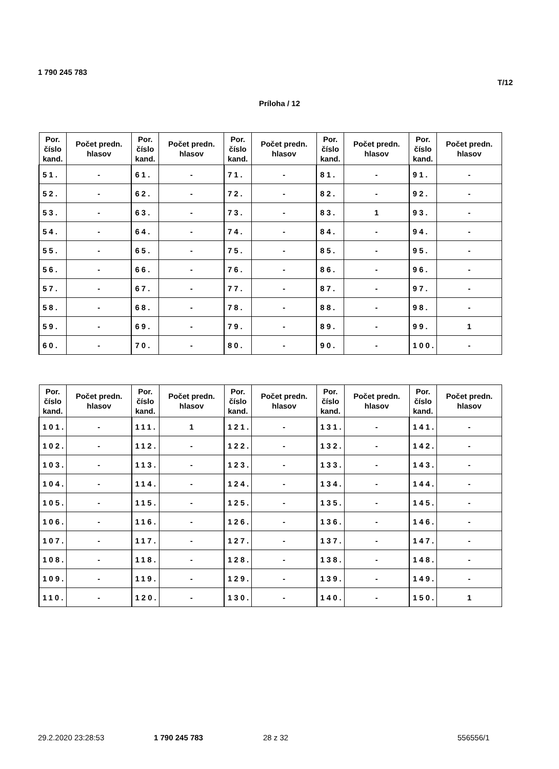1 790 245 783
T/12
Príloha / 12
| Por. číslo kand. | Počet predn. hlasov | Por. číslo kand. | Počet predn. hlasov | Por. číslo kand. | Počet predn. hlasov | Por. číslo kand. | Počet predn. hlasov | Por. číslo kand. | Počet predn. hlasov |
| --- | --- | --- | --- | --- | --- | --- | --- | --- | --- |
| 51. | - | 61. | - | 71. | - | 81. | - | 91. | - |
| 52. | - | 62. | - | 72. | - | 82. | - | 92. | - |
| 53. | - | 63. | - | 73. | - | 83. | 1 | 93. | - |
| 54. | - | 64. | - | 74. | - | 84. | - | 94. | - |
| 55. | - | 65. | - | 75. | - | 85. | - | 95. | - |
| 56. | - | 66. | - | 76. | - | 86. | - | 96. | - |
| 57. | - | 67. | - | 77. | - | 87. | - | 97. | - |
| 58. | - | 68. | - | 78. | - | 88. | - | 98. | - |
| 59. | - | 69. | - | 79. | - | 89. | - | 99. | 1 |
| 60. | - | 70. | - | 80. | - | 90. | - | 100. | - |
| Por. číslo kand. | Počet predn. hlasov | Por. číslo kand. | Počet predn. hlasov | Por. číslo kand. | Počet predn. hlasov | Por. číslo kand. | Počet predn. hlasov | Por. číslo kand. | Počet predn. hlasov |
| --- | --- | --- | --- | --- | --- | --- | --- | --- | --- |
| 101. | - | 111. | 1 | 121. | - | 131. | - | 141. | - |
| 102. | - | 112. | - | 122. | - | 132. | - | 142. | - |
| 103. | - | 113. | - | 123. | - | 133. | - | 143. | - |
| 104. | - | 114. | - | 124. | - | 134. | - | 144. | - |
| 105. | - | 115. | - | 125. | - | 135. | - | 145. | - |
| 106. | - | 116. | - | 126. | - | 136. | - | 146. | - |
| 107. | - | 117. | - | 127. | - | 137. | - | 147. | - |
| 108. | - | 118. | - | 128. | - | 138. | - | 148. | - |
| 109. | - | 119. | - | 129. | - | 139. | - | 149. | - |
| 110. | - | 120. | - | 130. | - | 140. | - | 150. | 1 |
29.2.2020 23:28:53 1 790 245 783 28 z 32 556556/1